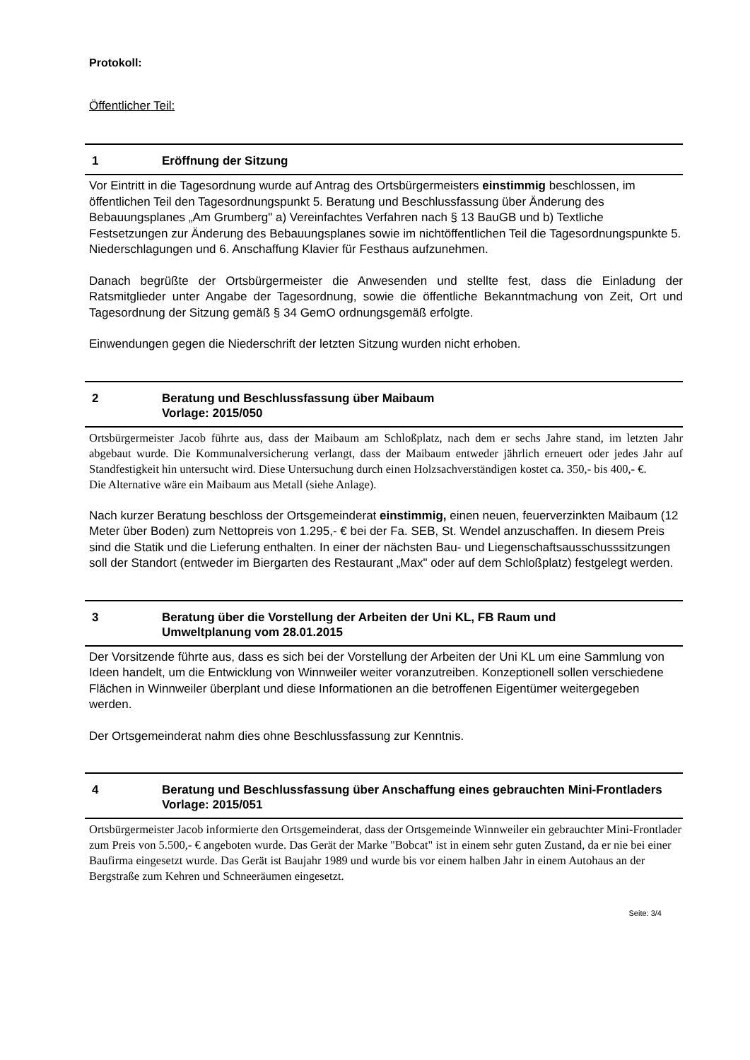Protokoll:
Öffentlicher Teil:
1 Eröffnung der Sitzung
Vor Eintritt in die Tagesordnung wurde auf Antrag des Ortsbürgermeisters einstimmig beschlossen, im öffentlichen Teil den Tagesordnungspunkt 5. Beratung und Beschlussfassung über Änderung des Bebauungsplanes „Am Grumberg" a) Vereinfachtes Verfahren nach § 13 BauGB und b) Textliche Festsetzungen zur Änderung des Bebauungsplanes sowie im nichtöffentlichen Teil die Tagesordnungspunkte 5. Niederschlagungen und 6. Anschaffung Klavier für Festhaus aufzunehmen.
Danach begrüßte der Ortsbürgermeister die Anwesenden und stellte fest, dass die Einladung der Ratsmitglieder unter Angabe der Tagesordnung, sowie die öffentliche Bekanntmachung von Zeit, Ort und Tagesordnung der Sitzung gemäß § 34 GemO ordnungsgemäß erfolgte.
Einwendungen gegen die Niederschrift der letzten Sitzung wurden nicht erhoben.
2 Beratung und Beschlussfassung über Maibaum
Vorlage: 2015/050
Ortsbürgermeister Jacob führte aus, dass der Maibaum am Schloßplatz, nach dem er sechs Jahre stand, im letzten Jahr abgebaut wurde. Die Kommunalversicherung verlangt, dass der Maibaum entweder jährlich erneuert oder jedes Jahr auf Standfestigkeit hin untersucht wird. Diese Untersuchung durch einen Holzsachverständigen kostet ca. 350,- bis 400,- €.
Die Alternative wäre ein Maibaum aus Metall (siehe Anlage).
Nach kurzer Beratung beschloss der Ortsgemeinderat einstimmig, einen neuen, feuerverzinkten Maibaum (12 Meter über Boden) zum Nettopreis von 1.295,- € bei der Fa. SEB, St. Wendel anzuschaffen. In diesem Preis sind die Statik und die Lieferung enthalten. In einer der nächsten Bau- und Liegenschaftsausschusssitzungen soll der Standort (entweder im Biergarten des Restaurant „Max" oder auf dem Schloßplatz) festgelegt werden.
3 Beratung über die Vorstellung der Arbeiten der Uni KL, FB Raum und
Umweltplanung vom 28.01.2015
Der Vorsitzende führte aus, dass es sich bei der Vorstellung der Arbeiten der Uni KL um eine Sammlung von Ideen handelt, um die Entwicklung von Winnweiler weiter voranzutreiben. Konzeptionell sollen verschiedene Flächen in Winnweiler überplant und diese Informationen an die betroffenen Eigentümer weitergegeben werden.
Der Ortsgemeinderat nahm dies ohne Beschlussfassung zur Kenntnis.
4 Beratung und Beschlussfassung über Anschaffung eines gebrauchten Mini-Frontladers
Vorlage: 2015/051
Ortsbürgermeister Jacob informierte den Ortsgemeinderat, dass der Ortsgemeinde Winnweiler ein gebrauchter Mini-Frontlader zum Preis von 5.500,- € angeboten wurde. Das Gerät der Marke "Bobcat" ist in einem sehr guten Zustand, da er nie bei einer Baufirma eingesetzt wurde. Das Gerät ist Baujahr 1989 und wurde bis vor einem halben Jahr in einem Autohaus an der Bergstraße zum Kehren und Schneeräumen eingesetzt.
Seite: 3/4